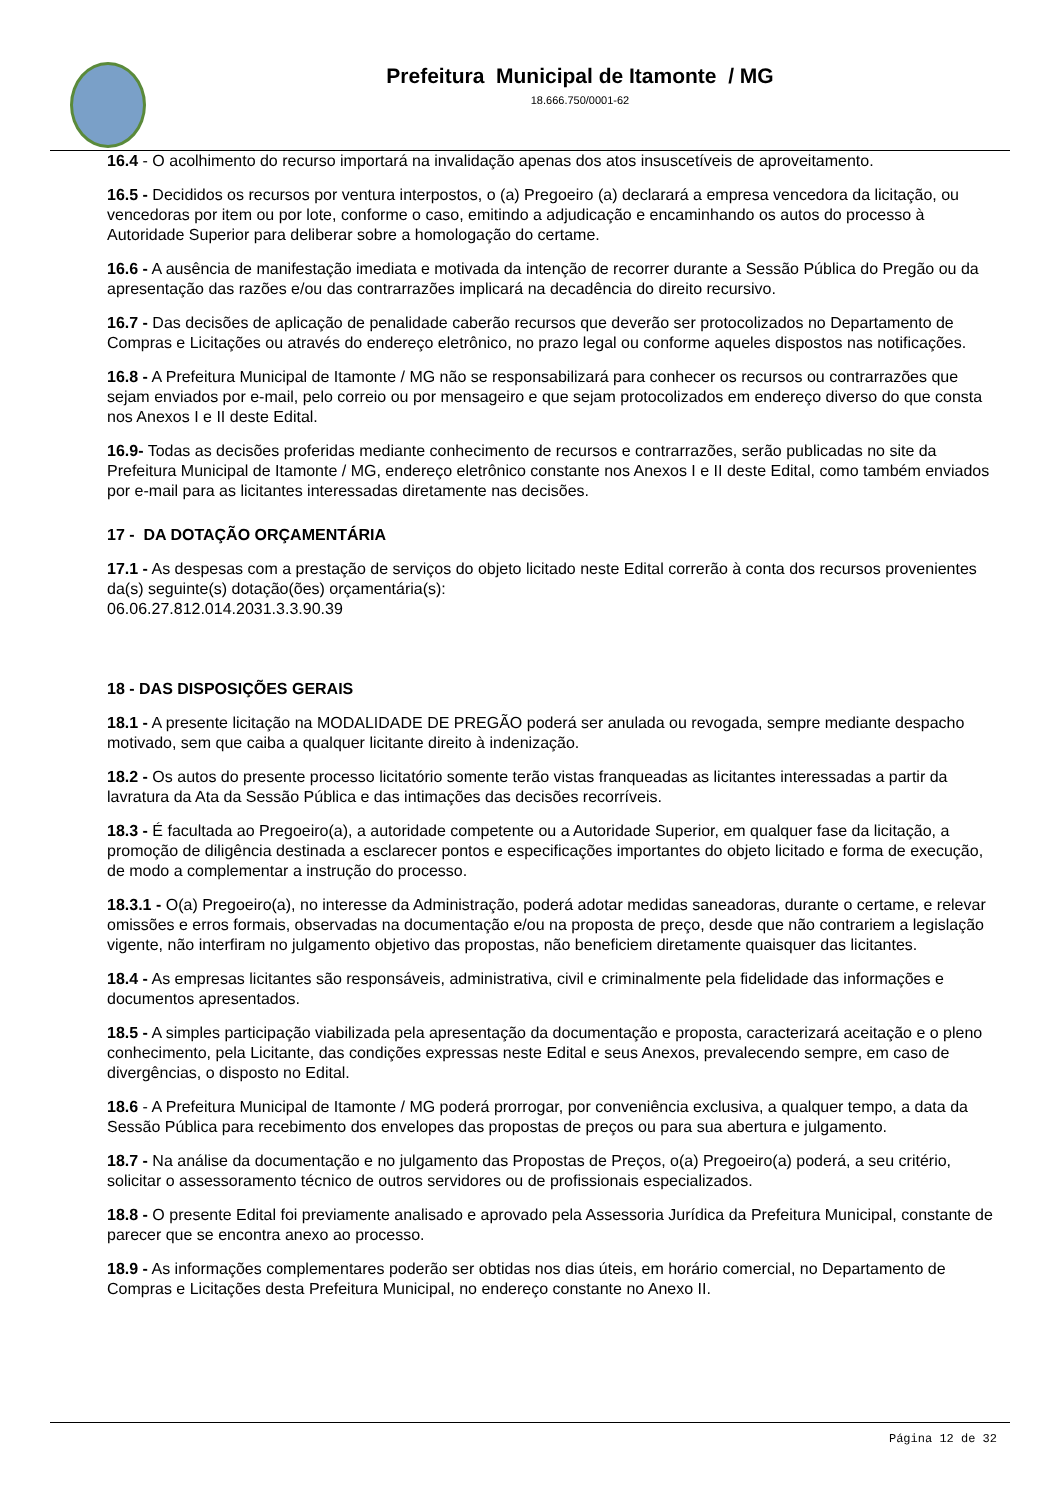Prefeitura Municipal de Itamonte / MG
18.666.750/0001-62
16.4 - O acolhimento do recurso importará na invalidação apenas dos atos insuscetíveis de aproveitamento.
16.5 - Decididos os recursos por ventura interpostos, o (a) Pregoeiro (a) declarará a empresa vencedora da licitação, ou vencedoras por item ou por lote, conforme o caso, emitindo a adjudicação e encaminhando os autos do processo à Autoridade Superior para deliberar sobre a homologação do certame.
16.6 - A ausência de manifestação imediata e motivada da intenção de recorrer durante a Sessão Pública do Pregão ou da apresentação das razões e/ou das contrarrazões implicará na decadência do direito recursivo.
16.7 - Das decisões de aplicação de penalidade caberão recursos que deverão ser protocolizados no Departamento de Compras e Licitações ou através do endereço eletrônico, no prazo legal ou conforme aqueles dispostos nas notificações.
16.8 - A Prefeitura Municipal de Itamonte / MG não se responsabilizará para conhecer os recursos ou contrarrazões que sejam enviados por e-mail, pelo correio ou por mensageiro e que sejam protocolizados em endereço diverso do que consta nos Anexos I e II deste Edital.
16.9- Todas as decisões proferidas mediante conhecimento de recursos e contrarrazões, serão publicadas no site da Prefeitura Municipal de Itamonte / MG, endereço eletrônico constante nos Anexos I e II deste Edital, como também enviados por e-mail para as licitantes interessadas diretamente nas decisões.
17 - DA DOTAÇÃO ORÇAMENTÁRIA
17.1 - As despesas com a prestação de serviços do objeto licitado neste Edital correrão à conta dos recursos provenientes da(s) seguinte(s) dotação(ões) orçamentária(s):
06.06.27.812.014.2031.3.3.90.39
18 - DAS DISPOSIÇÕES GERAIS
18.1 - A presente licitação na MODALIDADE DE PREGÃO poderá ser anulada ou revogada, sempre mediante despacho motivado, sem que caiba a qualquer licitante direito à indenização.
18.2 - Os autos do presente processo licitatório somente terão vistas franqueadas as licitantes interessadas a partir da lavratura da Ata da Sessão Pública e das intimações das decisões recorríveis.
18.3 - É facultada ao Pregoeiro(a), a autoridade competente ou a Autoridade Superior, em qualquer fase da licitação, a promoção de diligência destinada a esclarecer pontos e especificações importantes do objeto licitado e forma de execução, de modo a complementar a instrução do processo.
18.3.1 - O(a) Pregoeiro(a), no interesse da Administração, poderá adotar medidas saneadoras, durante o certame, e relevar omissões e erros formais, observadas na documentação e/ou na proposta de preço, desde que não contrariem a legislação vigente, não interfiram no julgamento objetivo das propostas, não beneficiem diretamente quaisquer das licitantes.
18.4 - As empresas licitantes são responsáveis, administrativa, civil e criminalmente pela fidelidade das informações e documentos apresentados.
18.5 - A simples participação viabilizada pela apresentação da documentação e proposta, caracterizará aceitação e o pleno conhecimento, pela Licitante, das condições expressas neste Edital e seus Anexos, prevalecendo sempre, em caso de divergências, o disposto no Edital.
18.6 - A Prefeitura Municipal de Itamonte / MG poderá prorrogar, por conveniência exclusiva, a qualquer tempo, a data da Sessão Pública para recebimento dos envelopes das propostas de preços ou para sua abertura e julgamento.
18.7 - Na análise da documentação e no julgamento das Propostas de Preços, o(a) Pregoeiro(a) poderá, a seu critério, solicitar o assessoramento técnico de outros servidores ou de profissionais especializados.
18.8 - O presente Edital foi previamente analisado e aprovado pela Assessoria Jurídica da Prefeitura Municipal, constante de parecer que se encontra anexo ao processo.
18.9 - As informações complementares poderão ser obtidas nos dias úteis, em horário comercial, no Departamento de Compras e Licitações desta Prefeitura Municipal, no endereço constante no Anexo II.
Página 12 de 32